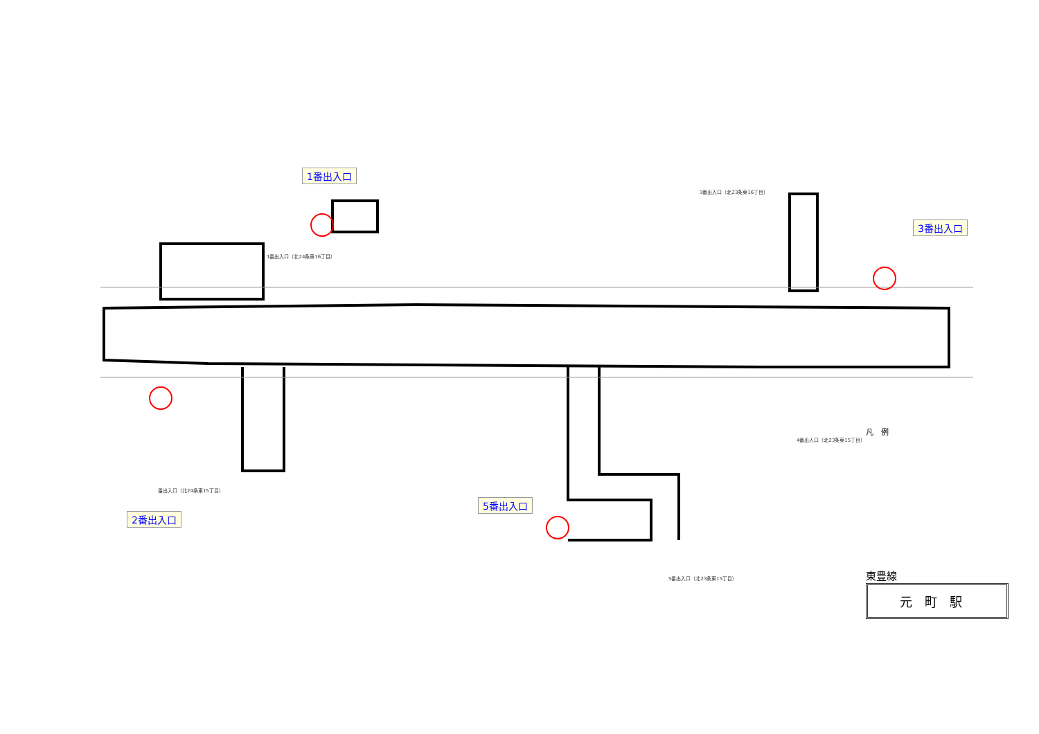1番出入口
3番出入口
2番出入口
5番出入口
1番出入口（北24条東16丁目）
3番出入口（北23条東16丁目）
番出入口（北24条東15丁目）
5番出入口（北23条東15丁目）
4番出入口（北23条東15丁目）
凡　例
東豊線
元町駅